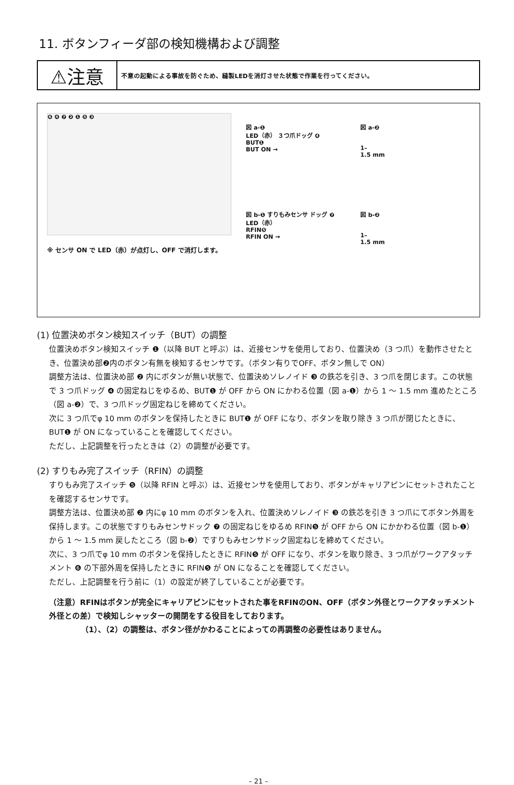11. ボタンフィーダ部の検知機構および調整
⚠注意
不意の起動による事故を防ぐため、縫製LEDを消灯させた状態で作業を行ってください。
❻ ❹ ❼ ❷ ❶ ❺ ❸
※ センサ ON で LED（赤）が点灯し、OFF で消灯します。
図 a-❶
LED（赤） ３つ爪ドッグ ❹
BUT❶
BUT ON →
図 a-❷
1–
1.5 mm
図 b-❶ すりもみセンサ ドッグ ❼
LED（赤）
RFIN❺
RFIN ON →
図 b-❷
1–
1.5 mm
(1) 位置決めボタン検知スイッチ（BUT）の調整
位置決めボタン検知スイッチ ❶（以降 BUT と呼ぶ）は、近接センサを使用しており、位置決め（3 つ爪）を動作させたとき、位置決め部❷内のボタン有無を検知するセンサです。（ボタン有りでOFF、ボタン無しで ON）
調整方法は、位置決め部 ❷ 内にボタンが無い状態で、位置決めソレノイド ❸ の鉄芯を引き、3 つ爪を閉じます。この状態で 3 つ爪ドッグ ❹ の固定ねじをゆるめ、BUT❶ が OFF から ON にかわる位置（図 a-❶）から 1 〜 1.5 mm 進めたところ（図 a-❷）で、3 つ爪ドッグ固定ねじを締めてください。
次に 3 つ爪でφ 10 mm のボタンを保持したときに BUT❶ が OFF になり、ボタンを取り除き 3 つ爪が閉じたときに、BUT❶ が ON になっていることを確認してください。
ただし、上記調整を行ったときは（2）の調整が必要です。
(2) すりもみ完了スイッチ（RFIN）の調整
すりもみ完了スイッチ ❺（以降 RFIN と呼ぶ）は、近接センサを使用しており、ボタンがキャリアピンにセットされたことを確認するセンサです。
調整方法は、位置決め部 ❷ 内にφ 10 mm のボタンを入れ、位置決めソレノイド ❸ の鉄芯を引き 3 つ爪にてボタン外周を保持します。この状態ですりもみセンサドック ❼ の固定ねじをゆるめ RFIN❺ が OFF から ON にかかわる位置（図 b-❶）から 1 〜 1.5 mm 戻したところ（図 b-❷）ですりもみセンサドック固定ねじを締めてください。
次に、3 つ爪でφ 10 mm のボタンを保持したときに RFIN❺ が OFF になり、ボタンを取り除き、3 つ爪がワークアタッチメント ❻ の下部外周を保持したときに RFIN❺ が ON になることを確認してください。
ただし、上記調整を行う前に（1）の設定が終了していることが必要です。
（注意）RFINはボタンが完全にキャリアピンにセットされた事をRFINのON、OFF（ボタン外径とワークアタッチメント外径との差）で検知しシャッターの開閉をする役目をしております。
（1）、（2）の調整は、ボタン径がかわることによっての再調整の必要性はありません。
– 21 –